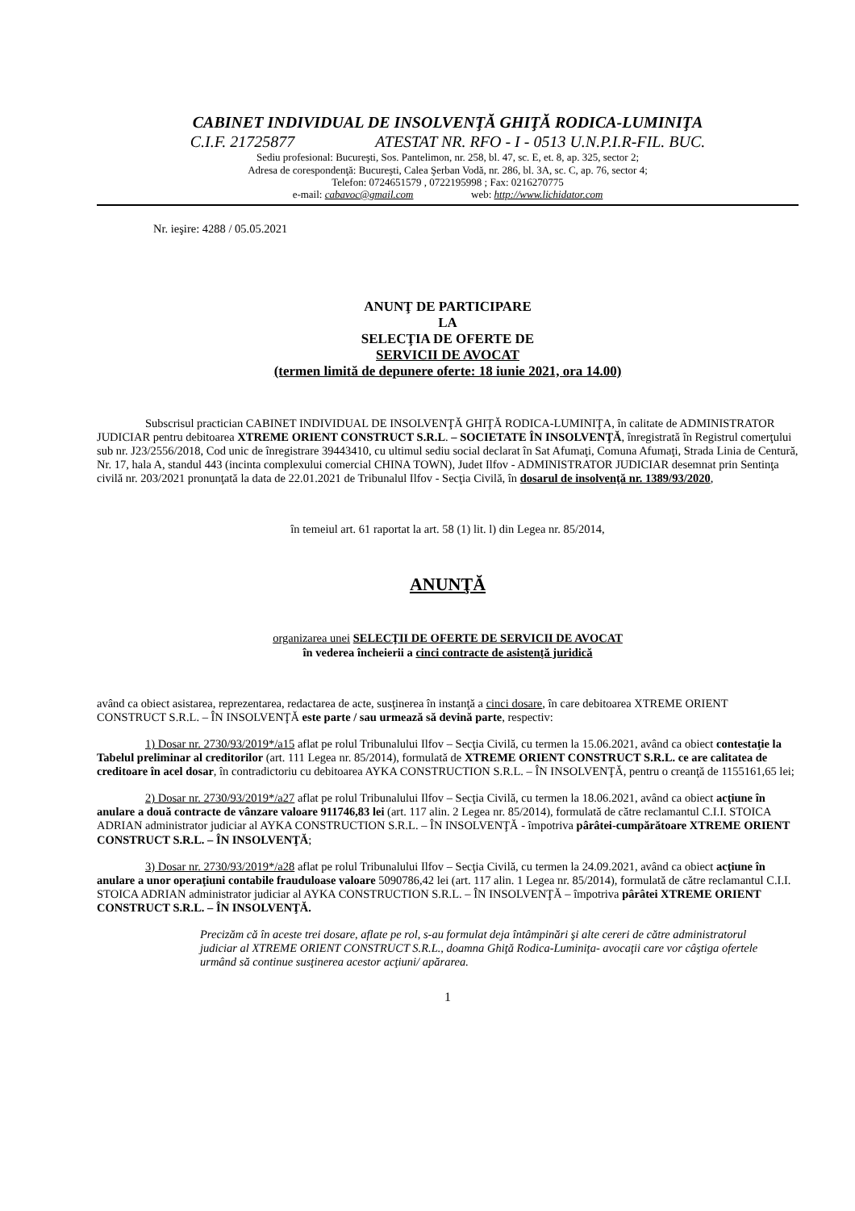CABINET INDIVIDUAL DE INSOLVENŢĂ GHIŢĂ RODICA-LUMINIŢA
C.I.F. 21725877 ATESTAT NR. RFO - I - 0513 U.N.P.I.R-FIL. BUC.
Sediu profesional: Bucureşti, Sos. Pantelimon, nr. 258, bl. 47, sc. E, et. 8, ap. 325, sector 2;
Adresa de corespondenţă: Bucureşti, Calea Şerban Vodă, nr. 286, bl. 3A, sc. C, ap. 76, sector 4;
Telefon: 0724651579 , 0722195998 ; Fax: 0216270775
e-mail: cabavoc@gmail.com web: http://www.lichidator.com
Nr. ieşire: 4288 / 05.05.2021
ANUNŢ DE PARTICIPARE
LA
SELECŢIA DE OFERTE DE
SERVICII DE AVOCAT
(termen limită de depunere oferte: 18 iunie 2021, ora 14.00)
Subscrisul practician CABINET INDIVIDUAL DE INSOLVENŢĂ GHIŢĂ RODICA-LUMINIŢA, în calitate de ADMINISTRATOR JUDICIAR pentru debitoarea XTREME ORIENT CONSTRUCT S.R.L. – SOCIETATE ÎN INSOLVENŢĂ, înregistrată în Registrul comerţului sub nr. J23/2556/2018, Cod unic de înregistrare 39443410, cu ultimul sediu social declarat în Sat Afumaţi, Comuna Afumaţi, Strada Linia de Centură, Nr. 17, hala A, standul 443 (incinta complexului comercial CHINA TOWN), Judet Ilfov - ADMINISTRATOR JUDICIAR desemnat prin Sentinţa civilă nr. 203/2021 pronunţată la data de 22.01.2021 de Tribunalul Ilfov - Secţia Civilă, în dosarul de insolvenţă nr. 1389/93/2020,
în temeiul art. 61 raportat la art. 58 (1) lit. l) din Legea nr. 85/2014,
ANUNŢĂ
organizarea unei SELECŢII DE OFERTE DE SERVICII DE AVOCAT
în vederea încheierii a cinci contracte de asistenţă juridică
având ca obiect asistarea, reprezentarea, redactarea de acte, susţinerea în instanţă a cinci dosare, în care debitoarea XTREME ORIENT CONSTRUCT S.R.L. – ÎN INSOLVENŢĂ este parte / sau urmează să devină parte, respectiv:
1) Dosar nr. 2730/93/2019*/a15 aflat pe rolul Tribunalului Ilfov – Secţia Civilă, cu termen la 15.06.2021, având ca obiect contestaţie la Tabelul preliminar al creditorilor (art. 111 Legea nr. 85/2014), formulată de XTREME ORIENT CONSTRUCT S.R.L. ce are calitatea de creditoare în acel dosar, în contradictoriu cu debitoarea AYKA CONSTRUCTION S.R.L. – ÎN INSOLVENŢĂ, pentru o creanţă de 1155161,65 lei;
2) Dosar nr. 2730/93/2019*/a27 aflat pe rolul Tribunalului Ilfov – Secţia Civilă, cu termen la 18.06.2021, având ca obiect acţiune în anulare a două contracte de vânzare valoare 911746,83 lei (art. 117 alin. 2 Legea nr. 85/2014), formulată de către reclamantul C.I.I. STOICA ADRIAN administrator judiciar al AYKA CONSTRUCTION S.R.L. – ÎN INSOLVENŢĂ - împotriva pârâtei-cumpărătoare XTREME ORIENT CONSTRUCT S.R.L. – ÎN INSOLVENŢĂ;
3) Dosar nr. 2730/93/2019*/a28 aflat pe rolul Tribunalului Ilfov – Secţia Civilă, cu termen la 24.09.2021, având ca obiect acţiune în anulare a unor operaţiuni contabile frauduloase valoare 5090786,42 lei (art. 117 alin. 1 Legea nr. 85/2014), formulată de către reclamantul C.I.I. STOICA ADRIAN administrator judiciar al AYKA CONSTRUCTION S.R.L. – ÎN INSOLVENŢĂ – împotriva pârâtei XTREME ORIENT CONSTRUCT S.R.L. – ÎN INSOLVENŢĂ.
Precizăm că în aceste trei dosare, aflate pe rol, s-au formulat deja întâmpinări şi alte cereri de către administratorul judiciar al XTREME ORIENT CONSTRUCT S.R.L., doamna Ghiţă Rodica-Luminiţa- avocaţii care vor câştiga ofertele urmând să continue susţinerea acestor acţiuni/ apărarea.
1